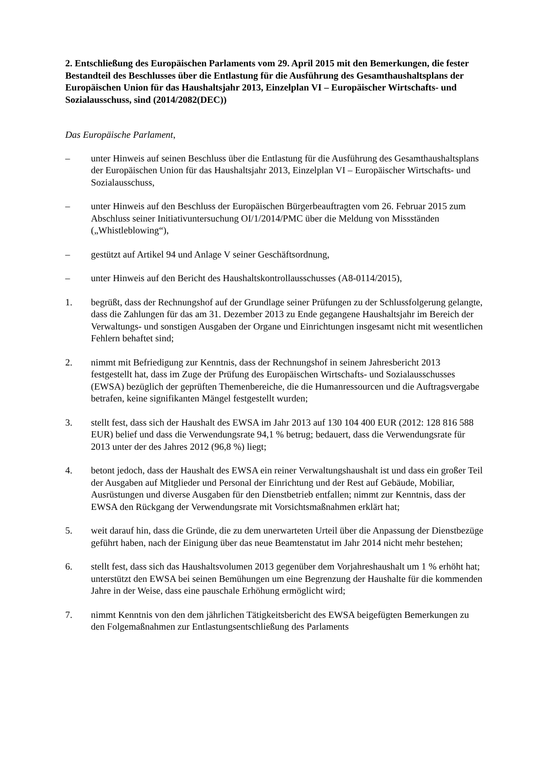2. Entschließung des Europäischen Parlaments vom 29. April 2015 mit den Bemerkungen, die fester Bestandteil des Beschlusses über die Entlastung für die Ausführung des Gesamthaushaltsplans der Europäischen Union für das Haushaltsjahr 2013, Einzelplan VI – Europäischer Wirtschafts- und Sozialausschuss, sind (2014/2082(DEC))
Das Europäische Parlament,
– unter Hinweis auf seinen Beschluss über die Entlastung für die Ausführung des Gesamthaushaltsplans der Europäischen Union für das Haushaltsjahr 2013, Einzelplan VI – Europäischer Wirtschafts- und Sozialausschuss,
– unter Hinweis auf den Beschluss der Europäischen Bürgerbeauftragten vom 26. Februar 2015 zum Abschluss seiner Initiativuntersuchung OI/1/2014/PMC über die Meldung von Missständen („Whistleblowing“),
– gestützt auf Artikel 94 und Anlage V seiner Geschäftsordnung,
– unter Hinweis auf den Bericht des Haushaltskontrollausschusses (A8-0114/2015),
1. begrüßt, dass der Rechnungshof auf der Grundlage seiner Prüfungen zu der Schlussfolgerung gelangte, dass die Zahlungen für das am 31. Dezember 2013 zu Ende gegangene Haushaltsjahr im Bereich der Verwaltungs- und sonstigen Ausgaben der Organe und Einrichtungen insgesamt nicht mit wesentlichen Fehlern behaftet sind;
2. nimmt mit Befriedigung zur Kenntnis, dass der Rechnungshof in seinem Jahresbericht 2013 festgestellt hat, dass im Zuge der Prüfung des Europäischen Wirtschafts- und Sozialausschusses (EWSA) bezüglich der geprüften Themenbereiche, die die Humanressourcen und die Auftragsvergabe betrafen, keine signifikanten Mängel festgestellt wurden;
3. stellt fest, dass sich der Haushalt des EWSA im Jahr 2013 auf 130 104 400 EUR (2012: 128 816 588 EUR) belief und dass die Verwendungsrate 94,1 % betrug; bedauert, dass die Verwendungsrate für 2013 unter der des Jahres 2012 (96,8 %) liegt;
4. betont jedoch, dass der Haushalt des EWSA ein reiner Verwaltungshaushalt ist und dass ein großer Teil der Ausgaben auf Mitglieder und Personal der Einrichtung und der Rest auf Gebäude, Mobiliar, Ausrüstungen und diverse Ausgaben für den Dienstbetrieb entfallen; nimmt zur Kenntnis, dass der EWSA den Rückgang der Verwendungsrate mit Vorsichtsmaßnahmen erklärt hat;
5. weit darauf hin, dass die Gründe, die zu dem unerwarteten Urteil über die Anpassung der Dienstbezüge geführt haben, nach der Einigung über das neue Beamtenstatut im Jahr 2014 nicht mehr bestehen;
6. stellt fest, dass sich das Haushaltsvolumen 2013 gegenüber dem Vorjahreshaushalt um 1 % erhöht hat; unterstützt den EWSA bei seinen Bemühungen um eine Begrenzung der Haushalte für die kommenden Jahre in der Weise, dass eine pauschale Erhöhung ermöglicht wird;
7. nimmt Kenntnis von den dem jährlichen Tätigkeitsbericht des EWSA beigefügten Bemerkungen zu den Folgemaßnahmen zur Entlastungsentschließung des Parlaments